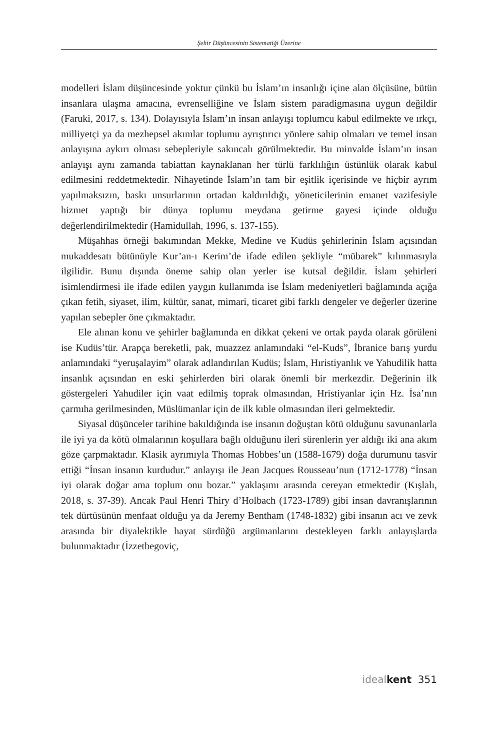Şehir Düşüncesinin Sistematiği Üzerine
modelleri İslam düşüncesinde yoktur çünkü bu İslam’ın insanlığı içine alan ölçüsüne, bütün insanlara ulaşma amacına, evrenselliğine ve İslam sistem paradigmasına uygun değildir (Faruki, 2017, s. 134). Dolayısıyla İslam’ın insan anlayışı toplumcu kabul edilmekte ve ırkçı, milliyetçi ya da mezhepsel akımlar toplumu ayrıştırıcı yönlere sahip olmaları ve temel insan anlayışına aykırı olması sebepleriyle sakıncalı görülmektedir. Bu minvalde İslam’ın insan anlayışı aynı zamanda tabiattan kaynaklanan her türlü farklılığın üstünlük olarak kabul edilmesini reddetmektedir. Nihayetinde İslam’ın tam bir eşitlik içerisinde ve hiçbir ayrım yapılmaksızın, baskı unsurlarının ortadan kaldırıldığı, yöneticilerinin emanet vazifesiyle hizmet yaptığı bir dünya toplumu meydana getirme gayesi içinde olduğu değerlendirilmektedir (Hamidullah, 1996, s. 137-155).
Müşahhas örneği bakımından Mekke, Medine ve Kudüs şehirlerinin İslam açısından mukaddesatı bütünüyle Kur’an-ı Kerim’de ifade edilen şekliyle “mübarek” kılınmasıyla ilgilidir. Bunu dışında öneme sahip olan yerler ise kutsal değildir. İslam şehirleri isimlendirmesi ile ifade edilen yaygın kullanımda ise İslam medeniyetleri bağlamında açığa çıkan fetih, siyaset, ilim, kültür, sanat, mimari, ticaret gibi farklı dengeler ve değerler üzerine yapılan sebepler öne çıkmaktadır.
Ele alınan konu ve şehirler bağlamında en dikkat çekeni ve ortak payda olarak görüleni ise Kudüs’tür. Arapça bereketli, pak, muazzez anlamındaki “el-Kuds”, İbranice barış yurdu anlamındaki “yeruşalayim” olarak adlandırılan Kudüs; İslam, Hıristiyanlık ve Yahudilik hatta insanlık açısından en eski şehirlerden biri olarak önemli bir merkezdir. Değerinin ilk göstergeleri Yahudiler için vaat edilmiş toprak olmasından, Hristiyanlar için Hz. İsa’nın çarmıha gerilmesinden, Müslümanlar için de ilk kıble olmasından ileri gelmektedir.
Siyasal düşünceler tarihine bakıldığında ise insanın doğuştan kötü olduğunu savunanlarla ile iyi ya da kötü olmalarının koşullara bağlı olduğunu ileri sürenlerin yer aldığı iki ana akım göze çarpmaktadır. Klasik ayrımıyla Thomas Hobbes’un (1588-1679) doğa durumunu tasvir ettiği “İnsan insanın kurdudur.” anlayışı ile Jean Jacques Rousseau’nun (1712-1778) “İnsan iyi olarak doğar ama toplum onu bozar.” yaklaşımı arasında cereyan etmektedir (Kışlalı, 2018, s. 37-39). Ancak Paul Henri Thiry d’Holbach (1723-1789) gibi insan davranışlarının tek dürtüsünün menfaat olduğu ya da Jeremy Bentham (1748-1832) gibi insanın acı ve zevk arasında bir diyalektikle hayat sürdüğü argümanlarını destekleyen farklı anlayışlarda bulunmaktadır (İzzetbegoviç,
ideal kent 351